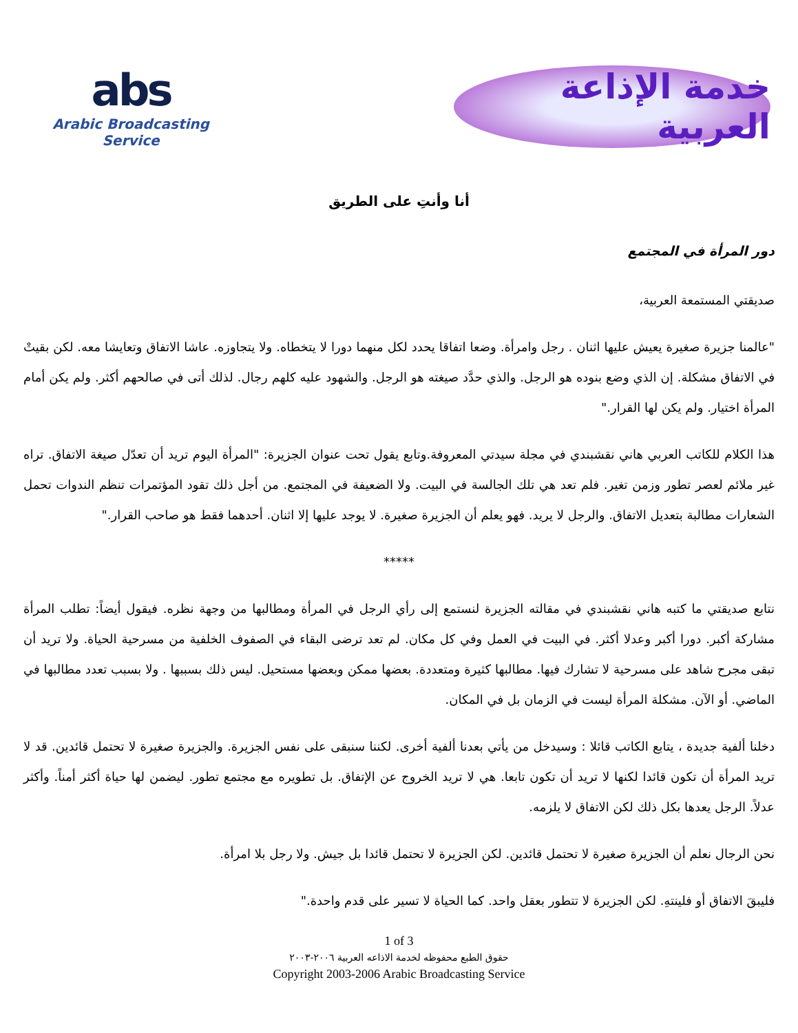abs
Arabic Broadcasting Service
خدمة الإذاعة العربية
أنا وأنتِ على الطريق
دور المرأة في المجتمع
صديقتي المستمعة العربية،
"عالمنا جزيرة صغيرة يعيش عليها اثنان . رجل وامرأة. وضعا اتفاقا يحدد لكل منهما دورا لا يتخطاه. ولا يتجاوزه. عاشا الاتفاق وتعايشا معه. لكن بقيتْ في الاتفاق مشكلة. إن الذي وضع بنوده هو الرجل. والذي حدَّد صيغته هو الرجل. والشهود عليه كلهم رجال. لذلك أتى في صالحهم أكثر. ولم يكن أمام المرأة اختيار. ولم يكن لها القرار."
هذا الكلام للكاتب العربي هاني نقشبندي في مجلة سيدتي المعروفة.وتابع يقول تحت عنوان الجزيرة: "المرأة اليوم تريد أن تعدّل صيغة الاتفاق. تراه غير ملائم لعصر تطور وزمن تغير. فلم تعد هي تلك الجالسة في البيت. ولا الضعيفة في المجتمع. من أجل ذلك تقود المؤتمرات تنظم الندوات تحمل الشعارات مطالبة بتعديل الاتفاق. والرجل لا يريد. فهو يعلم أن الجزيرة صغيرة. لا يوجد عليها إلا اثنان. أحدهما فقط هو صاحب القرار."
*****
نتابع صديقتي ما كتبه هاني نقشبندي في مقالته الجزيرة لنستمع إلى رأي الرجل في المرأة ومطالبها من وجهة نظره. فيقول أيضاً: تطلب المرأة مشاركة أكبر. دورا أكبر وعدلا أكثر. في البيت في العمل وفي كل مكان. لم تعد ترضى البقاء في الصفوف الخلفية من مسرحية الحياة. ولا تريد أن تبقى مجرح شاهد على مسرحية لا تشارك فيها. مطالبها كثيرة ومتعددة. بعضها ممكن وبعضها مستحيل. ليس ذلك بسببها . ولا بسبب تعدد مطالبها في الماضي. أو الآن. مشكلة المرأة ليست في الزمان بل في المكان.
دخلنا ألفية جديدة ، يتابع الكاتب قائلا : وسيدخل من يأتي بعدنا ألفية أخرى. لكننا سنبقى على نفس الجزيرة. والجزيرة صغيرة لا تحتمل قائدين. قد لا تريد المرأة أن تكون قائدا لكنها لا تريد أن تكون تابعا. هي لا تريد الخروج عن الإتفاق. بل تطويره مع مجتمع تطور. ليضمن لها حياة أكثر أمناً. وأكثر عدلاً. الرجل يعدها بكل ذلك لكن الاتفاق لا يلزمه.
نحن الرجال نعلم أن الجزيرة صغيرة لا تحتمل قائدين. لكن الجزيرة لا تحتمل قائدا بل جيش. ولا رجل بلا امرأة.
فليبقَ الاتفاق أو فلينتهِ. لكن الجزيرة لا تتطور بعقل واحد. كما الحياة لا تسير على قدم واحدة."
1 of 3
حقوق الطبع محفوظه لخدمة الاذاعه العربية ٢٠٠٦-٢٠٠٣
Copyright 2003-2006 Arabic Broadcasting Service